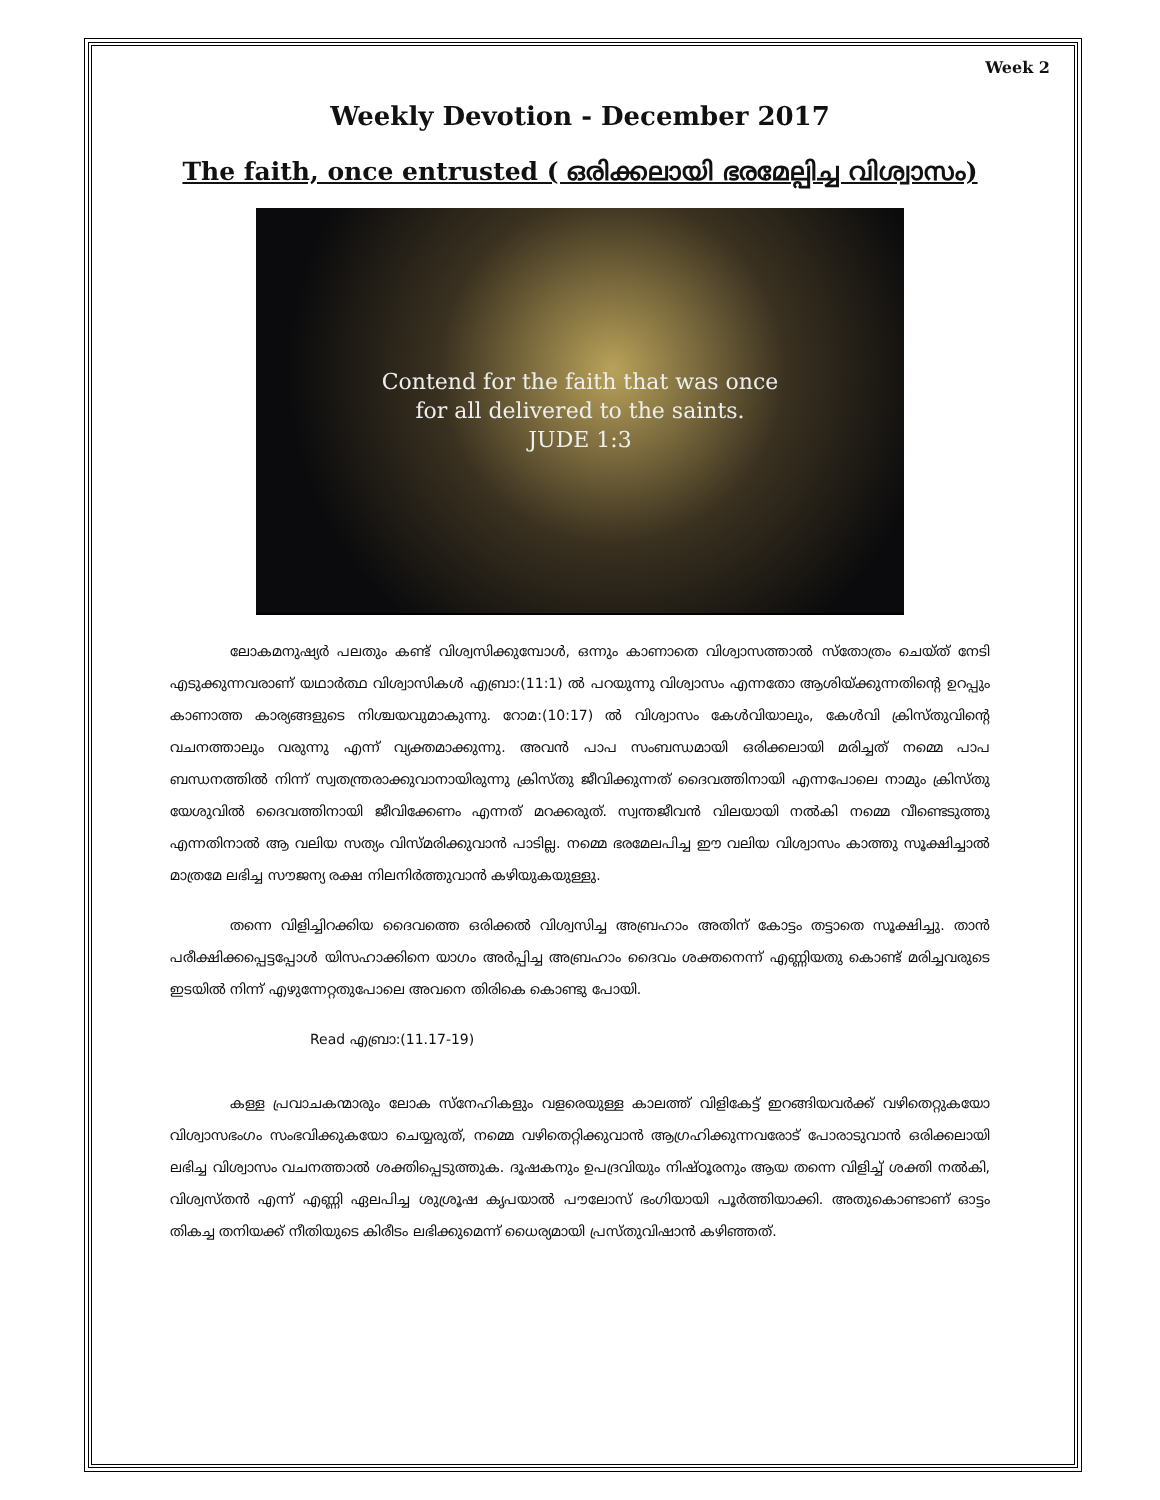Week 2
Weekly Devotion - December 2017
The faith, once entrusted ( ഒരിക്കലായി ഭരമേല്പിച്ച വിശ്വാസം)
Contend for the faith that was once
for all delivered to the saints.
JUDE 1:3
ലോകമനുഷ്യർ പലതും കണ്ട് വിശ്വസിക്കുമ്പോൾ, ഒന്നും കാണാതെ വിശ്വാസത്താൽ സ്തോത്രം ചെയ്ത് നേടി എടുക്കുന്നവരാണ് യഥാർത്ഥ വിശ്വാസികൾ എബ്രാ:(11:1) ൽ പറയുന്നു വിശ്വാസം എന്നതോ ആശിയ്ക്കുന്നതിന്റെ ഉറപ്പും കാണാത്ത കാര്യങ്ങളുടെ നിശ്ചയവുമാകുന്നു. റോമ:(10:17) ൽ വിശ്വാസം കേൾവിയാലും, കേൾവി ക്രിസ്തുവിന്റെ വചനത്താലും വരുന്നു എന്ന് വ്യക്തമാക്കുന്നു. അവൻ പാപ സംബന്ധമായി ഒരിക്കലായി മരിച്ചത് നമ്മെ പാപ ബന്ധനത്തിൽ നിന്ന് സ്വതന്ത്രരാക്കുവാനായിരുന്നു ക്രിസ്തു ജീവിക്കുന്നത് ദൈവത്തിനായി എന്നപോലെ നാമും ക്രിസ്തു യേശുവിൽ ദൈവത്തിനായി ജീവിക്കേണം എന്നത് മറക്കരുത്. സ്വന്തജീവൻ വിലയായി നൽകി നമ്മെ വീണ്ടെടുത്തു എന്നതിനാൽ ആ വലിയ സത്യം വിസ്മരിക്കുവാൻ പാടില്ല. നമ്മെ ഭരമേലപിച്ച ഈ വലിയ വിശ്വാസം കാത്തു സൂക്ഷിച്ചാൽ മാത്രമേ ലഭിച്ച സൗജന്യ രക്ഷ നിലനിർത്തുവാൻ കഴിയുകയുള്ളു.
തന്നെ വിളിച്ചിറക്കിയ ദൈവത്തെ ഒരിക്കൽ വിശ്വസിച്ച അബ്രഹാം അതിന് കോട്ടം തട്ടാതെ സൂക്ഷിച്ചു. താൻ പരീക്ഷിക്കപ്പെട്ടപ്പോൾ യിസഹാക്കിനെ യാഗം അർപ്പിച്ച അബ്രഹാം ദൈവം ശക്തനെന്ന് എണ്ണിയതു കൊണ്ട് മരിച്ചവരുടെ ഇടയിൽ നിന്ന് എഴുന്നേറ്റതുപോലെ അവനെ തിരികെ കൊണ്ടു പോയി.
Read എബ്രാ:(11.17-19)
കള്ള പ്രവാചകന്മാരും ലോക സ്നേഹികളും വളരെയുള്ള കാലത്ത് വിളികേട്ട് ഇറങ്ങിയവർക്ക് വഴിതെറ്റുകയോ വിശ്വാസഭംഗം സംഭവിക്കുകയോ ചെയ്യരുത്, നമ്മെ വഴിതെറ്റിക്കുവാൻ ആഗ്രഹിക്കുന്നവരോട് പോരാടുവാൻ ഒരിക്കലായി ലഭിച്ച വിശ്വാസം വചനത്താൽ ശക്തിപ്പെടുത്തുക. ദൂഷകനും ഉപദ്രവിയും നിഷ്ഠൂരനും ആയ തന്നെ വിളിച്ച് ശക്തി നൽകി, വിശ്വസ്തൻ എന്ന് എണ്ണി ഏലപിച്ച ശുശ്രൂഷ കൃപയാൽ പൗലോസ് ഭംഗിയായി പൂർത്തിയാക്കി. അതുകൊണ്ടാണ് ഓട്ടം തികച്ച തനിയക്ക് നീതിയുടെ കിരീടം ലഭിക്കുമെന്ന് ധൈര്യമായി പ്രസ്തുവിഷാൻ കഴിഞ്ഞത്.